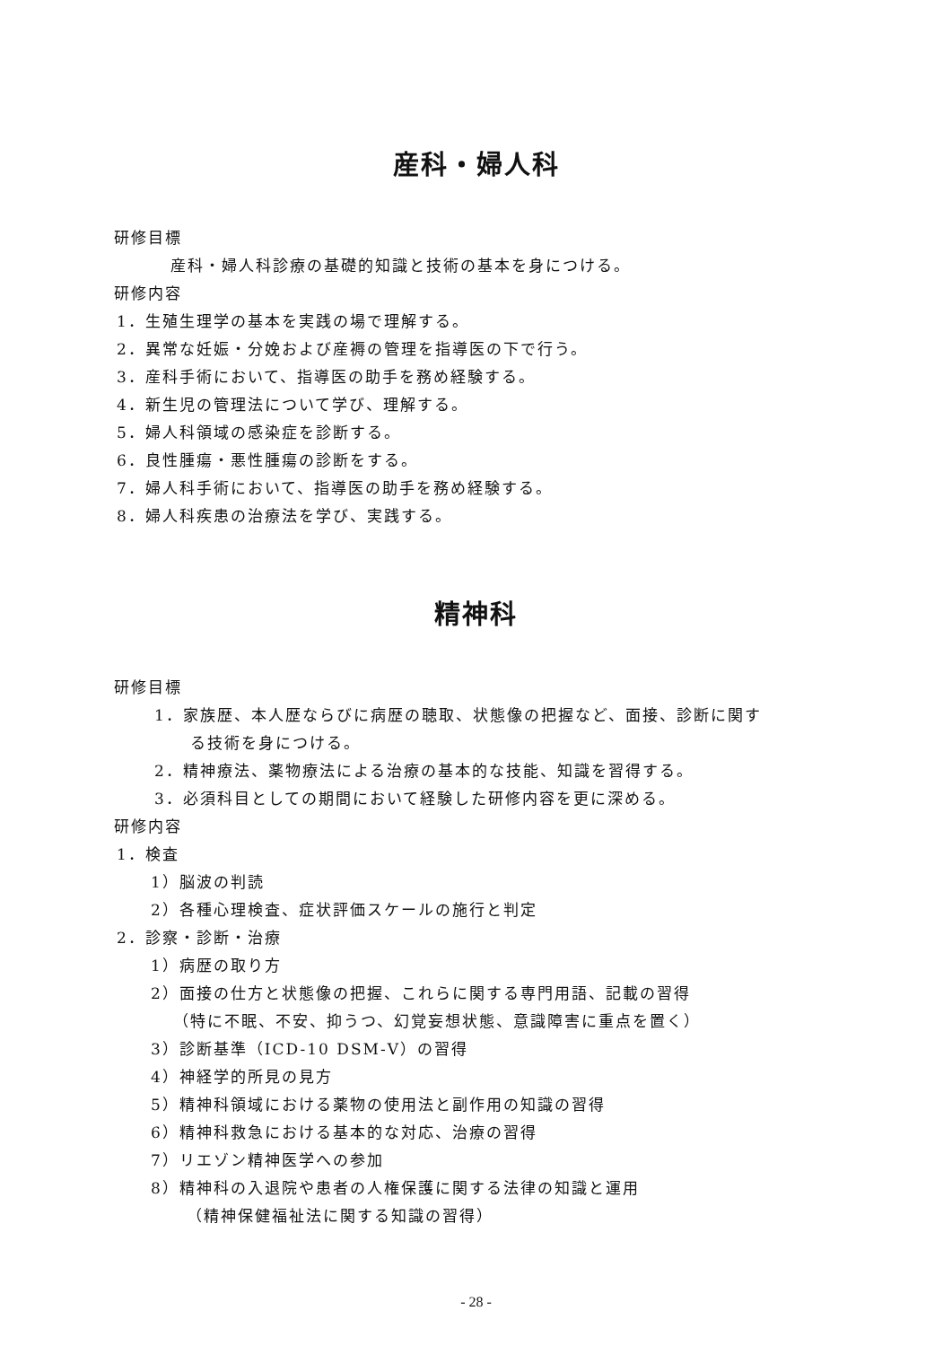産科・婦人科
研修目標
産科・婦人科診療の基礎的知識と技術の基本を身につける。
研修内容
1．生殖生理学の基本を実践の場で理解する。
2．異常な妊娠・分娩および産褥の管理を指導医の下で行う。
3．産科手術において、指導医の助手を務め経験する。
4．新生児の管理法について学び、理解する。
5．婦人科領域の感染症を診断する。
6．良性腫瘍・悪性腫瘍の診断をする。
7．婦人科手術において、指導医の助手を務め経験する。
8．婦人科疾患の治療法を学び、実践する。
精神科
研修目標
1．家族歴、本人歴ならびに病歴の聴取、状態像の把握など、面接、診断に関す
る技術を身につける。
2．精神療法、薬物療法による治療の基本的な技能、知識を習得する。
3．必須科目としての期間において経験した研修内容を更に深める。
研修内容
1．検査
1）脳波の判読
2）各種心理検査、症状評価スケールの施行と判定
2．診察・診断・治療
1）病歴の取り方
2）面接の仕方と状態像の把握、これらに関する専門用語、記載の習得
（特に不眠、不安、抑うつ、幻覚妄想状態、意識障害に重点を置く）
3）診断基準（ICD-10 DSM-Ⅴ）の習得
4）神経学的所見の見方
5）精神科領域における薬物の使用法と副作用の知識の習得
6）精神科救急における基本的な対応、治療の習得
7）リエゾン精神医学への参加
8）精神科の入退院や患者の人権保護に関する法律の知識と運用
（精神保健福祉法に関する知識の習得）
- 28 -